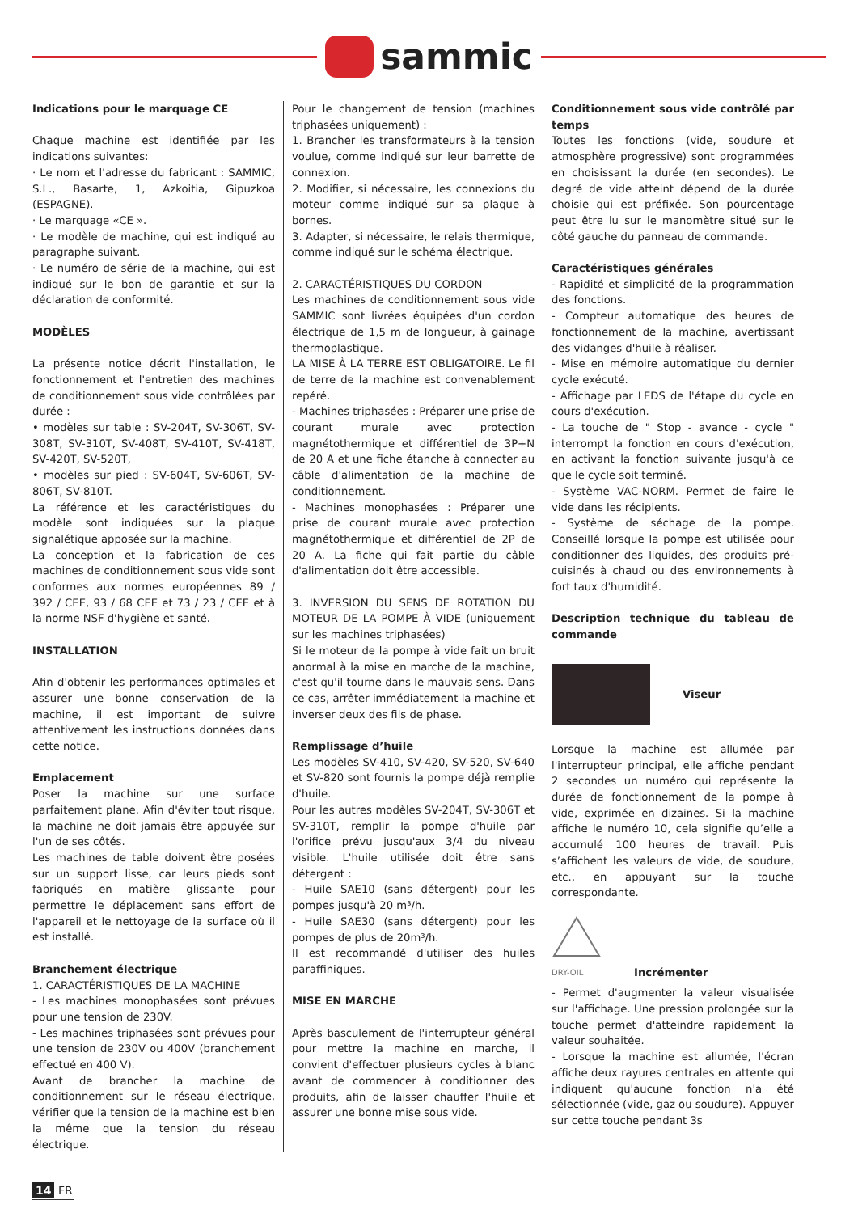sammic
Indications pour le marquage CE
Chaque machine est identifiée par les indications suivantes:
· Le nom et l'adresse du fabricant : SAMMIC, S.L., Basarte, 1, Azkoitia, Gipuzkoa (ESPAGNE).
· Le marquage «CE ».
· Le modèle de machine, qui est indiqué au paragraphe suivant.
· Le numéro de série de la machine, qui est indiqué sur le bon de garantie et sur la déclaration de conformité.
MODÈLES
La présente notice décrit l'installation, le fonctionnement et l'entretien des machines de conditionnement sous vide contrôlées par durée :
• modèles sur table : SV-204T, SV-306T, SV-308T, SV-310T, SV-408T, SV-410T, SV-418T, SV-420T, SV-520T,
• modèles sur pied : SV-604T, SV-606T, SV-806T, SV-810T.
La référence et les caractéristiques du modèle sont indiquées sur la plaque signalétique apposée sur la machine.
La conception et la fabrication de ces machines de conditionnement sous vide sont conformes aux normes européennes 89 / 392 / CEE, 93 / 68 CEE et 73 / 23 / CEE et à la norme NSF d'hygiène et santé.
INSTALLATION
Afin d'obtenir les performances optimales et assurer une bonne conservation de la machine, il est important de suivre attentivement les instructions données dans cette notice.
Emplacement
Poser la machine sur une surface parfaitement plane. Afin d'éviter tout risque, la machine ne doit jamais être appuyée sur l'un de ses côtés.
Les machines de table doivent être posées sur un support lisse, car leurs pieds sont fabriqués en matière glissante pour permettre le déplacement sans effort de l'appareil et le nettoyage de la surface où il est installé.
Branchement électrique
1. CARACTÉRISTIQUES DE LA MACHINE
- Les machines monophasées sont prévues pour une tension de 230V.
- Les machines triphasées sont prévues pour une tension de 230V ou 400V (branchement effectué en 400 V).
Avant de brancher la machine de conditionnement sur le réseau électrique, vérifier que la tension de la machine est bien la même que la tension du réseau électrique.
Pour le changement de tension (machines triphasées uniquement) :
1. Brancher les transformateurs à la tension voulue, comme indiqué sur leur barrette de connexion.
2. Modifier, si nécessaire, les connexions du moteur comme indiqué sur sa plaque à bornes.
3. Adapter, si nécessaire, le relais thermique, comme indiqué sur le schéma électrique.
2. CARACTÉRISTIQUES DU CORDON
Les machines de conditionnement sous vide SAMMIC sont livrées équipées d'un cordon électrique de 1,5 m de longueur, à gainage thermoplastique.
LA MISE À LA TERRE EST OBLIGATOIRE. Le fil de terre de la machine est convenablement repéré.
- Machines triphasées : Préparer une prise de courant murale avec protection magnétothermique et différentiel de 3P+N de 20 A et une fiche étanche à connecter au câble d'alimentation de la machine de conditionnement.
- Machines monophasées : Préparer une prise de courant murale avec protection magnétothermique et différentiel de 2P de 20 A. La fiche qui fait partie du câble d'alimentation doit être accessible.
3. INVERSION DU SENS DE ROTATION DU MOTEUR DE LA POMPE À VIDE (uniquement sur les machines triphasées)
Si le moteur de la pompe à vide fait un bruit anormal à la mise en marche de la machine, c'est qu'il tourne dans le mauvais sens. Dans ce cas, arrêter immédiatement la machine et inverser deux des fils de phase.
Remplissage d’huile
Les modèles SV-410, SV-420, SV-520, SV-640 et SV-820 sont fournis la pompe déjà remplie d'huile.
Pour les autres modèles SV-204T, SV-306T et SV-310T, remplir la pompe d'huile par l'orifice prévu jusqu'aux 3/4 du niveau visible. L'huile utilisée doit être sans détergent :
- Huile SAE10 (sans détergent) pour les pompes jusqu'à 20 m³/h.
- Huile SAE30 (sans détergent) pour les pompes de plus de 20m³/h.
Il est recommandé d'utiliser des huiles paraffiniques.
MISE EN MARCHE
Après basculement de l'interrupteur général pour mettre la machine en marche, il convient d'effectuer plusieurs cycles à blanc avant de commencer à conditionner des produits, afin de laisser chauffer l'huile et assurer une bonne mise sous vide.
Conditionnement sous vide contrôlé par temps
Toutes les fonctions (vide, soudure et atmosphère progressive) sont programmées en choisissant la durée (en secondes). Le degré de vide atteint dépend de la durée choisie qui est préfixée. Son pourcentage peut être lu sur le manomètre situé sur le côté gauche du panneau de commande.
Caractéristiques générales
- Rapidité et simplicité de la programmation des fonctions.
- Compteur automatique des heures de fonctionnement de la machine, avertissant des vidanges d'huile à réaliser.
- Mise en mémoire automatique du dernier cycle exécuté.
- Affichage par LEDS de l'étape du cycle en cours d'exécution.
- La touche de " Stop - avance - cycle " interrompt la fonction en cours d'exécution, en activant la fonction suivante jusqu'à ce que le cycle soit terminé.
- Système VAC-NORM. Permet de faire le vide dans les récipients.
- Système de séchage de la pompe. Conseillé lorsque la pompe est utilisée pour conditionner des liquides, des produits pré-cuisinés à chaud ou des environnements à fort taux d'humidité.
Description technique du tableau de commande
Viseur
Lorsque la machine est allumée par l'interrupteur principal, elle affiche pendant 2 secondes un numéro qui représente la durée de fonctionnement de la pompe à vide, exprimée en dizaines. Si la machine affiche le numéro 10, cela signifie qu’elle a accumulé 100 heures de travail. Puis s’affichent les valeurs de vide, de soudure, etc., en appuyant sur la touche correspondante.
DRY-OIL
Incrémenter
- Permet d'augmenter la valeur visualisée sur l'affichage. Une pression prolongée sur la touche permet d'atteindre rapidement la valeur souhaitée.
- Lorsque la machine est allumée, l'écran affiche deux rayures centrales en attente qui indiquent qu'aucune fonction n'a été sélectionnée (vide, gaz ou soudure). Appuyer sur cette touche pendant 3s
14 FR